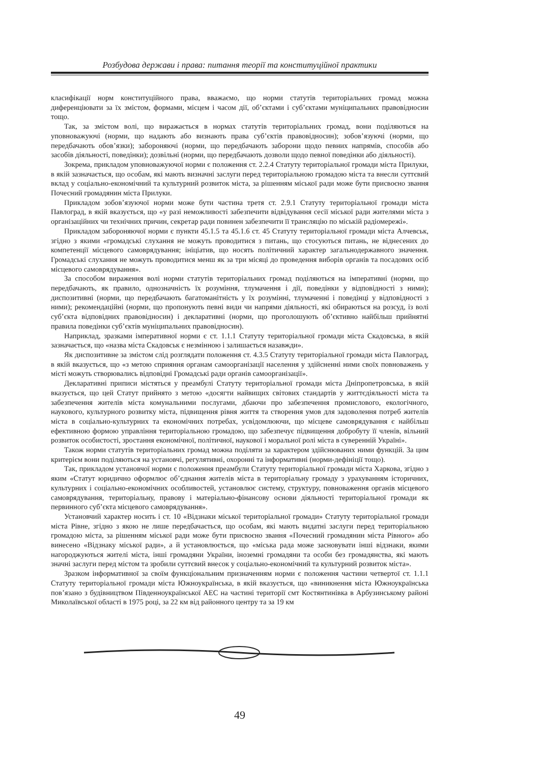Розбудова держави і права: питання теорії та конституційної практики
класифікації норм конституційного права, вважаємо, що норми статутів територіальних громад можна диференціювати за їх змістом, формами, місцем і часом дії, об’єктами і суб’єктами муніципальних правовідносин тощо.
Так, за змістом волі, що виражається в нормах статутів територіальних громад, вони поділяються на уповноважуючі (норми, що надають або визнають права суб’єктів правовідносин); зобов’язуючі (норми, що передбачають обов’язки); забороняючі (норми, що передбачають заборони щодо певних напрямів, способів або засобів діяльності, поведінки); дозвільні (норми, що передбачають дозволи щодо певної поведінки або діяльності).
Зокрема, прикладом уповноважуючої норми є положення ст. 2.2.4 Статуту територіальної громади міста Прилуки, в якій зазначається, що особам, які мають визначні заслуги перед територіальною громадою міста та внесли суттєвий вклад у соціально-економічний та культурний розвиток міста, за рішенням міської ради може бути присвоєно звання Почесний громадянин міста Прилуки.
Прикладом зобов’язуючої норми може бути частина третя ст. 2.9.1 Статуту територіальної громади міста Павлоград, в якій вказується, що «у разі неможливості забезпечити відвідування сесії міської ради жителями міста з організаційних чи технічних причин, секретар ради повинен забезпечити її трансляцію по міській радіомережі».
Прикладом забороняючої норми є пункти 45.1.5 та 45.1.6 ст. 45 Статуту територіальної громади міста Алчевськ, згідно з якими «громадські слухання не можуть проводитися з питань, що стосуються питань, не віднесених до компетенції місцевого самоврядування; ініціатив, що носять політичний характер загальнодержавного значення. Громадські слухання не можуть проводитися менш як за три місяці до проведення виборів органів та посадових осіб місцевого самоврядування».
За способом вираження волі норми статутів територіальних громад поділяються на імперативні (норми, що передбачають, як правило, однозначність їх розуміння, тлумачення і дії, поведінки у відповідності з ними); диспозитивні (норми, що передбачають багатоманітність у їх розумінні, тлумаченні і поведінці у відповідності з ними); рекомендаційні (норми, що пропонують певні види чи напрями діяльності, які обираються на розсуд, із волі суб’єкта відповідних правовідносин) і декларативні (норми, що проголошують об’єктивно найбільш прийнятні правила поведінки суб’єктів муніципальних правовідносин).
Наприклад, зразками імперативної норми є ст. 1.1.1 Статуту територіальної громади міста Скадовська, в якій зазначається, що «назва міста Скадовськ є незмінною і залишається назавжди».
Як диспозитивне за змістом слід розглядати положення ст. 4.3.5 Статуту територіальної громади міста Павлоград, в якій вказується, що «з метою сприяння органам самоорганізації населення у здійсненні ними своїх повноважень у місті можуть створювались відповідні Громадські ради органів самоорганізації».
Декларативні приписи містяться у преамбулі Статуту територіальної громади міста Дніпропетровська, в якій вказується, що цей Статут прийнято з метою «досягти найвищих світових стандартів у життєдіяльності міста та забезпечення жителів міста комунальними послугами, дбаючи про забезпечення промислового, екологічного, наукового, культурного розвитку міста, підвищення рівня життя та створення умов для задоволення потреб жителів міста в соціально-культурних та економічних потребах, усвідомлюючи, що місцеве самоврядування є найбільш ефективною формою управління територіальною громадою, що забезпечує підвищення добробуту її членів, вільний розвиток особистості, зростання економічної, політичної, наукової і моральної ролі міста в суверенній Україні».
Також норми статутів територіальних громад можна поділяти за характером здійснюваних ними функцій. За цим критерієм вони поділяються на установчі, регулятивні, охоронні та інформативні (норми-дефініції тощо).
Так, прикладом установчої норми є положення преамбули Статуту територіальної громади міста Харкова, згідно з яким «Статут юридично оформлює об’єднання жителів міста в територіальну громаду з урахуванням історичних, культурних і соціально-економічних особливостей, установлює систему, структуру, повноваження органів місцевого самоврядування, територіальну, правову і матеріально-фінансову основи діяльності територіальної громади як первинного суб’єкта місцевого самоврядування».
Установчий характер носить і ст. 10 «Відзнаки міської територіальної громади» Статуту територіальної громади міста Рівне, згідно з якою не лише передбачається, що особам, які мають видатні заслуги перед територіальною громадою міста, за рішенням міської ради може бути присвоєно звання «Почесний громадянин міста Рівного» або винесено «Відзнаку міської ради», а й установлюється, що «міська рада може засновувати інші відзнаки, якими нагороджуються жителі міста, інші громадяни України, іноземні громадяни та особи без громадянства, які мають значні заслуги перед містом та зробили суттєвий внесок у соціально-економічний та культурний розвиток міста».
Зразком інформативної за своїм функціональним призначенням норми є положення частини четвертої ст. 1.1.1 Статуту територіальної громади міста Южноукраїнська, в якій вказується, що «виникнення міста Южноукраїнська пов’язано з будівництвом Південноукраїнської АЕС на частині території смт Костянтинівка в Арбузинському районі Миколаївської області в 1975 році, за 22 км від районного центру та за 19 км
49